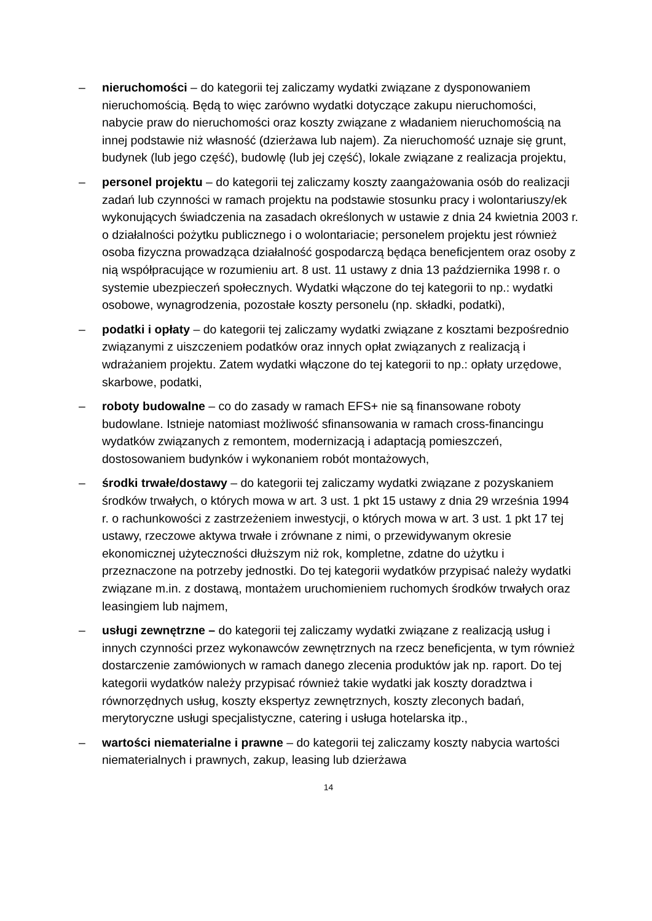– nieruchomości – do kategorii tej zaliczamy wydatki związane z dysponowaniem nieruchomością. Będą to więc zarówno wydatki dotyczące zakupu nieruchomości, nabycie praw do nieruchomości oraz koszty związane z władaniem nieruchomością na innej podstawie niż własność (dzierżawa lub najem). Za nieruchomość uznaje się grunt, budynek (lub jego część), budowlę (lub jej część), lokale związane z realizacja projektu,
– personel projektu – do kategorii tej zaliczamy koszty zaangażowania osób do realizacji zadań lub czynności w ramach projektu na podstawie stosunku pracy i wolontariuszy/ek wykonujących świadczenia na zasadach określonych w ustawie z dnia 24 kwietnia 2003 r. o działalności pożytku publicznego i o wolontariacie; personelem projektu jest również osoba fizyczna prowadząca działalność gospodarczą będąca beneficjentem oraz osoby z nią współpracujące w rozumieniu art. 8 ust. 11 ustawy z dnia 13 października 1998 r. o systemie ubezpieczeń społecznych. Wydatki włączone do tej kategorii to np.: wydatki osobowe, wynagrodzenia, pozostałe koszty personelu (np. składki, podatki),
– podatki i opłaty – do kategorii tej zaliczamy wydatki związane z kosztami bezpośrednio związanymi z uiszczeniem podatków oraz innych opłat związanych z realizacją i wdrażaniem projektu. Zatem wydatki włączone do tej kategorii to np.: opłaty urzędowe, skarbowe, podatki,
– roboty budowalne – co do zasady w ramach EFS+ nie są finansowane roboty budowlane. Istnieje natomiast możliwość sfinansowania w ramach cross-financingu wydatków związanych z remontem, modernizacją i adaptacją pomieszczeń, dostosowaniem budynków i wykonaniem robót montażowych,
– środki trwałe/dostawy – do kategorii tej zaliczamy wydatki związane z pozyskaniem środków trwałych, o których mowa w art. 3 ust. 1 pkt 15 ustawy z dnia 29 września 1994 r. o rachunkowości z zastrzeżeniem inwestycji, o których mowa w art. 3 ust. 1 pkt 17 tej ustawy, rzeczowe aktywa trwałe i zrównane z nimi, o przewidywanym okresie ekonomicznej użyteczności dłuższym niż rok, kompletne, zdatne do użytku i przeznaczone na potrzeby jednostki. Do tej kategorii wydatków przypisać należy wydatki związane m.in. z dostawą, montażem uruchomieniem ruchomych środków trwałych oraz leasingiem lub najmem,
– usługi zewnętrzne – do kategorii tej zaliczamy wydatki związane z realizacją usług i innych czynności przez wykonawców zewnętrznych na rzecz beneficjenta, w tym również dostarczenie zamówionych w ramach danego zlecenia produktów jak np. raport. Do tej kategorii wydatków należy przypisać również takie wydatki jak koszty doradztwa i równorzędnych usług, koszty ekspertyz zewnętrznych, koszty zleconych badań, merytoryczne usługi specjalistyczne, catering i usługa hotelarska itp.,
– wartości niematerialne i prawne – do kategorii tej zaliczamy koszty nabycia wartości niematerialnych i prawnych, zakup, leasing lub dzierżawa
14